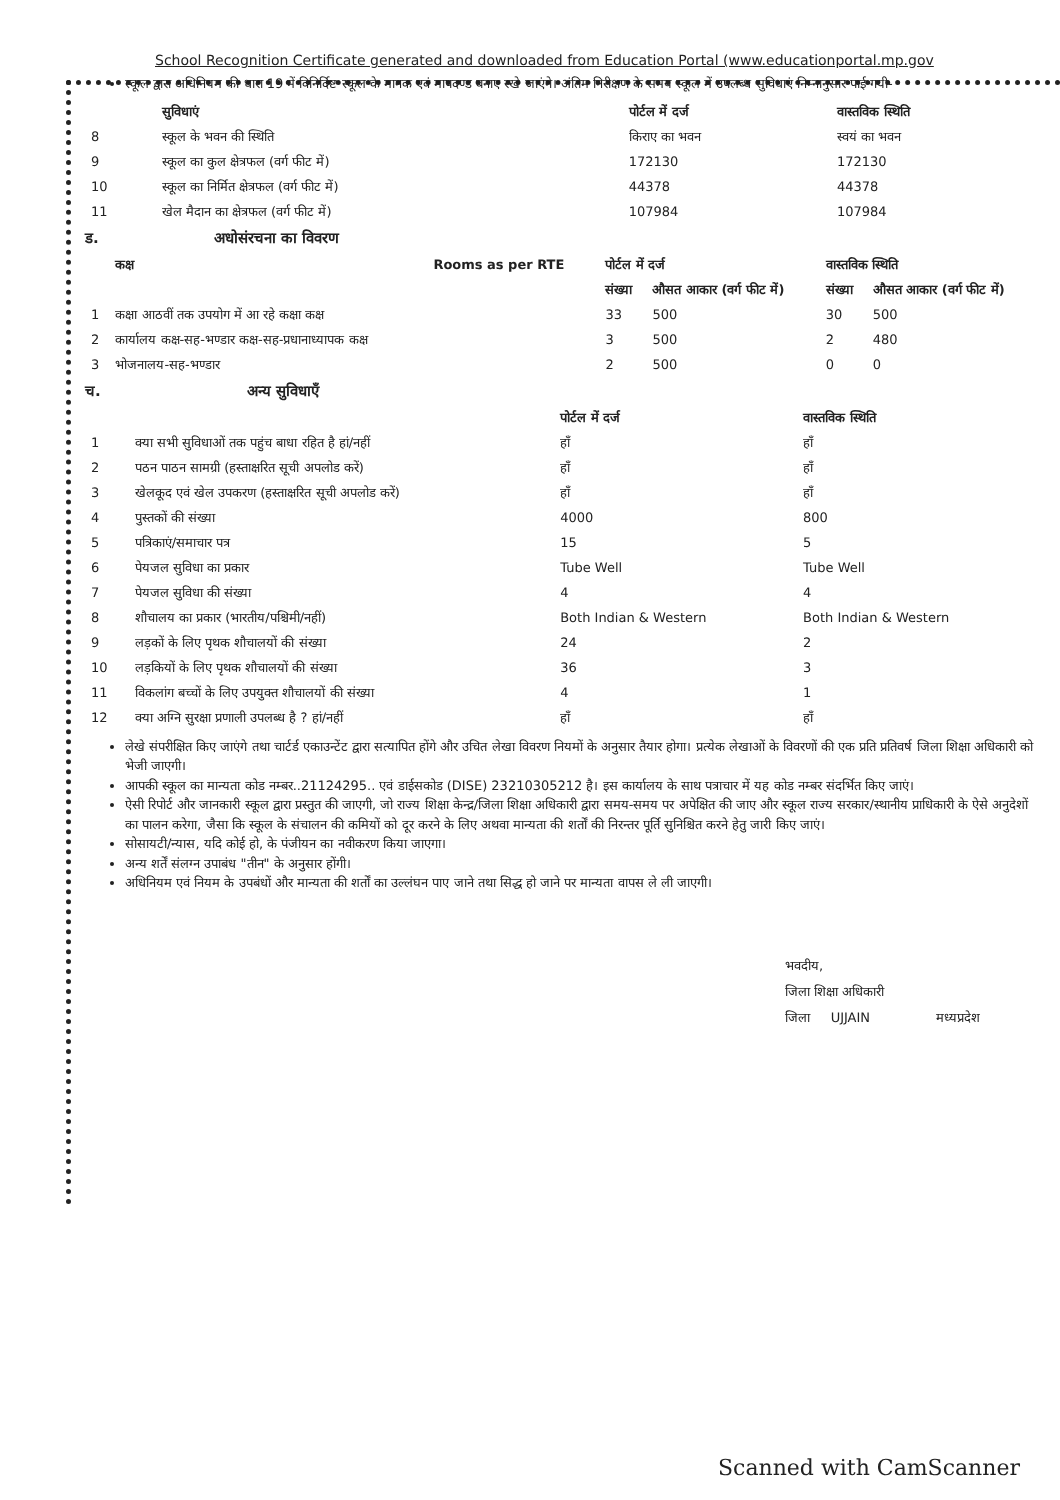School Recognition Certificate generated and downloaded from Education Portal (www.educationportal.mp.gov
स्कूल द्वारा अधिनियम की धारा 19 में विनिर्दिष्ट स्कूल के मानक एवं मापदण्ड बनाए रखे जाएंगे। अंतिम निरीक्षण के समय स्कूल में उपलब्ध सुविधाएं निम्नानुसार पाई गयी-
| | सुविधाएं | पोर्टल में दर्ज | वास्तविक स्थिति |
| --- | --- | --- | --- |
| 8 | स्कूल के भवन की स्थिति | किराए का भवन | स्वयं का भवन |
| 9 | स्कूल का कुल क्षेत्रफल (वर्ग फीट में) | 172130 | 172130 |
| 10 | स्कूल का निर्मित क्षेत्रफल (वर्ग फीट में) | 44378 | 44378 |
| 11 | खेल मैदान का क्षेत्रफल (वर्ग फीट में) | 107984 | 107984 |
ड. अधोसंरचना का विवरण
| | कक्ष | Rooms as per RTE | पोर्टल में दर्ज | | वास्तविक स्थिति | |
| --- | --- | --- | --- | --- | --- | --- |
| | | | संख्या | औसत आकार (वर्ग फीट में) | संख्या | औसत आकार (वर्ग फीट में) |
| 1 | कक्षा आठवीं तक उपयोग में आ रहे कक्षा कक्ष | | 33 | 500 | 30 | 500 |
| 2 | कार्यालय कक्ष-सह-भण्डार कक्ष-सह-प्रधानाध्यापक कक्ष | | 3 | 500 | 2 | 480 |
| 3 | भोजनालय-सह-भण्डार | | 2 | 500 | 0 | 0 |
च. अन्य सुविधाएँ
| | | पोर्टल में दर्ज | वास्तविक स्थिति |
| --- | --- | --- | --- |
| 1 | क्या सभी सुविधाओं तक पहुंच बाधा रहित है हां/नहीं | हाँ | हाँ |
| 2 | पठन पाठन सामग्री (हस्ताक्षरित सूची अपलोड करें) | हाँ | हाँ |
| 3 | खेलकूद एवं खेल उपकरण (हस्ताक्षरित सूची अपलोड करें) | हाँ | हाँ |
| 4 | पुस्तकों की संख्या | 4000 | 800 |
| 5 | पत्रिकाएं/समाचार पत्र | 15 | 5 |
| 6 | पेयजल सुविधा का प्रकार | Tube Well | Tube Well |
| 7 | पेयजल सुविधा की संख्या | 4 | 4 |
| 8 | शौचालय का प्रकार (भारतीय/पश्चिमी/नहीं) | Both Indian & Western | Both Indian & Western |
| 9 | लड़कों के लिए पृथक शौचालयों की संख्या | 24 | 2 |
| 10 | लड़कियों के लिए पृथक शौचालयों की संख्या | 36 | 3 |
| 11 | विकलांग बच्चों के लिए उपयुक्त शौचालयों की संख्या | 4 | 1 |
| 12 | क्या अग्नि सुरक्षा प्रणाली उपलब्ध है ? हां/नहीं | हाँ | हाँ |
लेखे संपरीक्षित किए जाएंगे तथा चार्टर्ड एकाउन्टेंट द्वारा सत्यापित होंगे और उचित लेखा विवरण नियमों के अनुसार तैयार होगा। प्रत्येक लेखाओं के विवरणों की एक प्रति प्रतिवर्ष जिला शिक्षा अधिकारी को भेजी जाएगी।
आपकी स्कूल का मान्यता कोड नम्बर..21124295.. एवं डाईसकोड (DISE) 23210305212 है। इस कार्यालय के साथ पत्राचार में यह कोड नम्बर संदर्भित किए जाएं।
ऐसी रिपोर्ट और जानकारी स्कूल द्वारा प्रस्तुत की जाएगी, जो राज्य शिक्षा केन्द्र/जिला शिक्षा अधिकारी द्वारा समय-समय पर अपेक्षित की जाए और स्कूल राज्य सरकार/स्थानीय प्राधिकारी के ऐसे अनुदेशों का पालन करेगा, जैसा कि स्कूल के संचालन की कमियों को दूर करने के लिए अथवा मान्यता की शर्तों की निरन्तर पूर्ति सुनिश्चित करने हेतु जारी किए जाएं।
सोसायटी/न्यास, यदि कोई हो, के पंजीयन का नवीकरण किया जाएगा।
अन्य शर्तें संलग्न उपाबंध "तीन" के अनुसार होंगी।
अधिनियम एवं नियम के उपबंधों और मान्यता की शर्तों का उल्लंघन पाए जाने तथा सिद्ध हो जाने पर मान्यता वापस ले ली जाएगी।
भवदीय,
जिला शिक्षा अधिकारी
जिला UJJAIN मध्यप्रदेश
Scanned with CamScanner